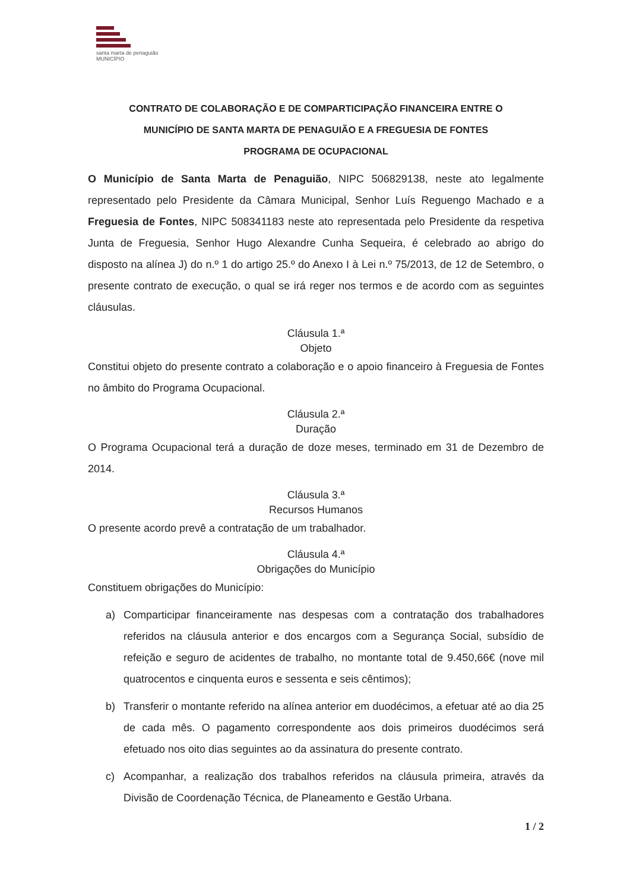santa marta de penaguião
MUNICÍPIO
CONTRATO DE COLABORAÇÃO E DE COMPARTICIPAÇÃO FINANCEIRA ENTRE O
MUNICÍPIO DE SANTA MARTA DE PENAGUIÃO E A FREGUESIA DE FONTES
PROGRAMA DE OCUPACIONAL
O Município de Santa Marta de Penaguião, NIPC 506829138, neste ato legalmente representado pelo Presidente da Câmara Municipal, Senhor Luís Reguengo Machado e a Freguesia de Fontes, NIPC 508341183 neste ato representada pelo Presidente da respetiva Junta de Freguesia, Senhor Hugo Alexandre Cunha Sequeira, é celebrado ao abrigo do disposto na alínea J) do n.º 1 do artigo 25.º do Anexo I à Lei n.º 75/2013, de 12 de Setembro, o presente contrato de execução, o qual se irá reger nos termos e de acordo com as seguintes cláusulas.
Cláusula 1.ª
Objeto
Constitui objeto do presente contrato a colaboração e o apoio financeiro à Freguesia de Fontes no âmbito do Programa Ocupacional.
Cláusula 2.ª
Duração
O Programa Ocupacional terá a duração de doze meses, terminado em 31 de Dezembro de 2014.
Cláusula 3.ª
Recursos Humanos
O presente acordo prevê a contratação de um trabalhador.
Cláusula 4.ª
Obrigações do Município
Constituem obrigações do Município:
a) Comparticipar financeiramente nas despesas com a contratação dos trabalhadores referidos na cláusula anterior e dos encargos com a Segurança Social, subsídio de refeição e seguro de acidentes de trabalho, no montante total de 9.450,66€ (nove mil quatrocentos e cinquenta euros e sessenta e seis cêntimos);
b) Transferir o montante referido na alínea anterior em duodécimos, a efetuar até ao dia 25 de cada mês. O pagamento correspondente aos dois primeiros duodécimos será efetuado nos oito dias seguintes ao da assinatura do presente contrato.
c) Acompanhar, a realização dos trabalhos referidos na cláusula primeira, através da Divisão de Coordenação Técnica, de Planeamento e Gestão Urbana.
1 / 2